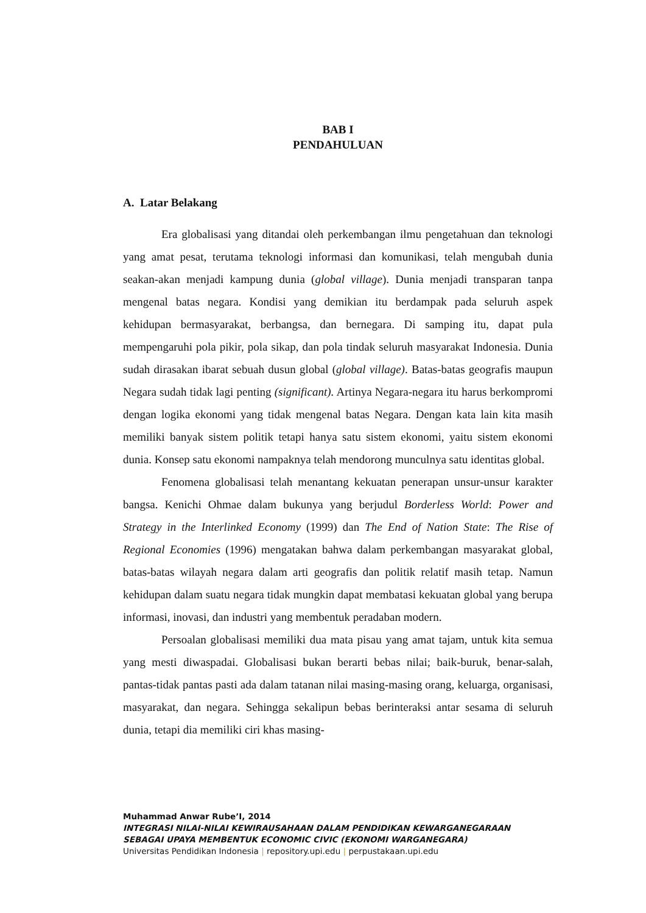BAB I
PENDAHULUAN
A. Latar Belakang
Era globalisasi yang ditandai oleh perkembangan ilmu pengetahuan dan teknologi yang amat pesat, terutama teknologi informasi dan komunikasi, telah mengubah dunia seakan-akan menjadi kampung dunia (global village). Dunia menjadi transparan tanpa mengenal batas negara. Kondisi yang demikian itu berdampak pada seluruh aspek kehidupan bermasyarakat, berbangsa, dan bernegara. Di samping itu, dapat pula mempengaruhi pola pikir, pola sikap, dan pola tindak seluruh masyarakat Indonesia. Dunia sudah dirasakan ibarat sebuah dusun global (global village). Batas-batas geografis maupun Negara sudah tidak lagi penting (significant). Artinya Negara-negara itu harus berkompromi dengan logika ekonomi yang tidak mengenal batas Negara. Dengan kata lain kita masih memiliki banyak sistem politik tetapi hanya satu sistem ekonomi, yaitu sistem ekonomi dunia. Konsep satu ekonomi nampaknya telah mendorong munculnya satu identitas global.
Fenomena globalisasi telah menantang kekuatan penerapan unsur-unsur karakter bangsa. Kenichi Ohmae dalam bukunya yang berjudul Borderless World: Power and Strategy in the Interlinked Economy (1999) dan The End of Nation State: The Rise of Regional Economies (1996) mengatakan bahwa dalam perkembangan masyarakat global, batas-batas wilayah negara dalam arti geografis dan politik relatif masih tetap. Namun kehidupan dalam suatu negara tidak mungkin dapat membatasi kekuatan global yang berupa informasi, inovasi, dan industri yang membentuk peradaban modern.
Persoalan globalisasi memiliki dua mata pisau yang amat tajam, untuk kita semua yang mesti diwaspadai. Globalisasi bukan berarti bebas nilai; baik-buruk, benar-salah, pantas-tidak pantas pasti ada dalam tatanan nilai masing-masing orang, keluarga, organisasi, masyarakat, dan negara. Sehingga sekalipun bebas berinteraksi antar sesama di seluruh dunia, tetapi dia memiliki ciri khas masing-
Muhammad Anwar Rube’I, 2014
INTEGRASI NILAI-NILAI KEWIRAUSAHAAN DALAM PENDIDIKAN KEWARGANEGARAAN SEBAGAI UPAYA MEMBENTUK ECONOMIC CIVIC (EKONOMI WARGANEGARA)
Universitas Pendidikan Indonesia | repository.upi.edu | perpustakaan.upi.edu